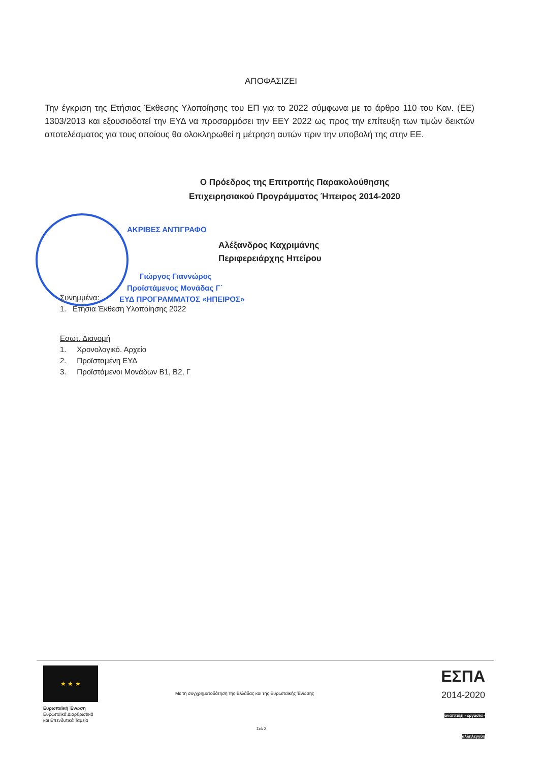ΑΠΟΦΑΣΙΖΕΙ
Την έγκριση της Ετήσιας Έκθεσης Υλοποίησης του ΕΠ για το 2022 σύμφωνα με το άρθρο 110 του Καν. (ΕΕ) 1303/2013 και εξουσιοδοτεί την ΕΥΔ να προσαρμόσει την ΕΕΥ 2022 ως προς την επίτευξη των τιμών δεικτών αποτελέσματος για τους οποίους θα ολοκληρωθεί η μέτρηση αυτών πριν την υποβολή της στην ΕΕ.
Ο Πρόεδρος της Επιτροπής Παρακολούθησης
Επιχειρησιακού Προγράμματος Ήπειρος 2014-2020
ΑΚΡΙΒΕΣ ΑΝΤΙΓΡΑΦΟ
Αλέξανδρος Καχριμάνης
Περιφερειάρχης Ηπείρου
Γιώργος Γιαννώρος
Προϊστάμενος Μονάδας Γ΄
ΕΥΔ ΠΡΟΓΡΑΜΜΑΤΟΣ «ΗΠΕΙΡΟΣ»
Συνημμένα:
1. Ετήσια Έκθεση Υλοποίησης 2022
Εσωτ. Διανομή
1. Χρονολογικό. Αρχείο
2. Προϊσταμένη ΕΥΔ
3. Προϊστάμενοι Μονάδων Β1, Β2, Γ
★ ★ ★
Ευρωπαϊκή Ένωση
Ευρωπαϊκά Διαρθρωτικά
και Επενδυτικά Ταμεία
Με τη συγχρηματοδότηση της Ελλάδας και της Ευρωπαϊκής Ένωσης
ΕΣΠΑ
2014-2020
ανάπτυξη - εργασία - αλληλεγγύη
Σελ 2